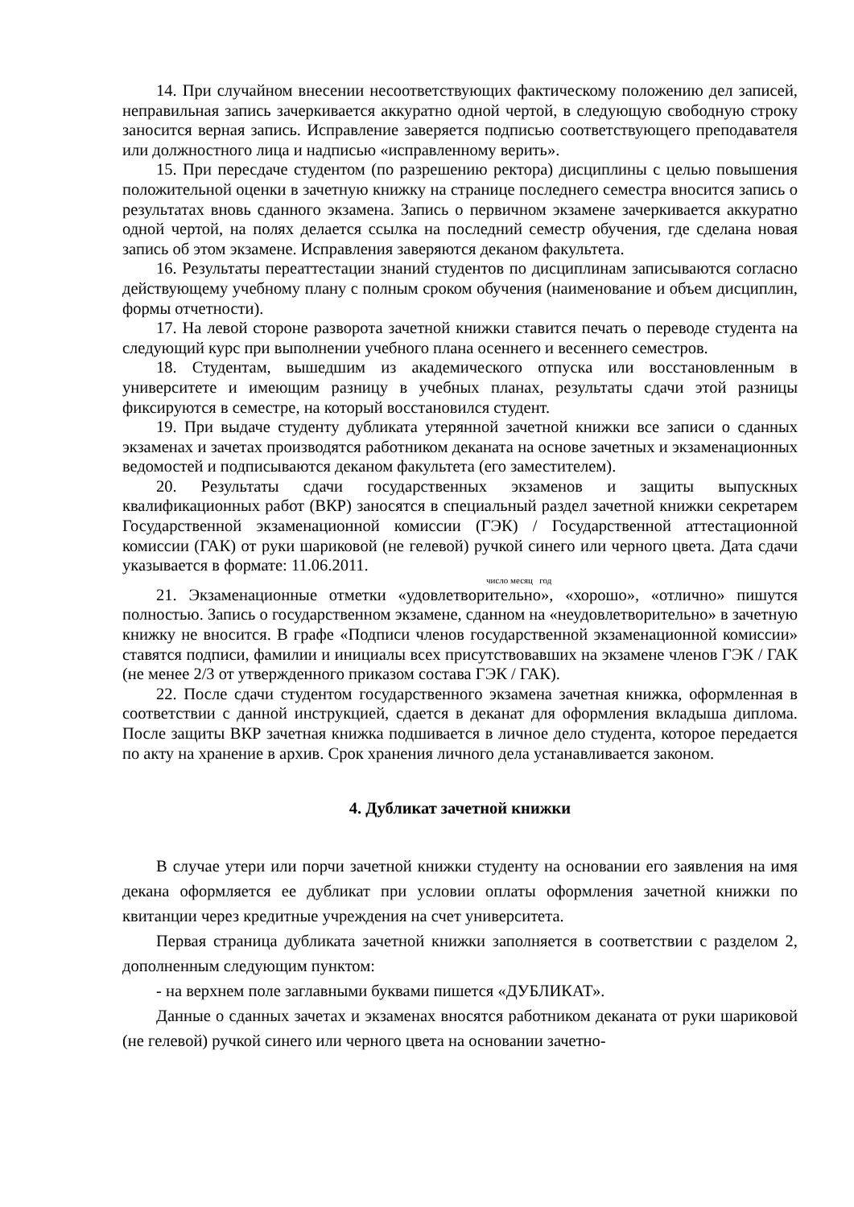14. При случайном внесении несоответствующих фактическому положению дел записей, неправильная запись зачеркивается аккуратно одной чертой, в следующую свободную строку заносится верная запись. Исправление заверяется подписью соответствующего преподавателя или должностного лица и надписью «исправленному верить».
15. При пересдаче студентом (по разрешению ректора) дисциплины с целью повышения положительной оценки в зачетную книжку на странице последнего семестра вносится запись о результатах вновь сданного экзамена. Запись о первичном экзамене зачеркивается аккуратно одной чертой, на полях делается ссылка на последний семестр обучения, где сделана новая запись об этом экзамене. Исправления заверяются деканом факультета.
16. Результаты переаттестации знаний студентов по дисциплинам записываются согласно действующему учебному плану с полным сроком обучения (наименование и объем дисциплин, формы отчетности).
17. На левой стороне разворота зачетной книжки ставится печать о переводе студента на следующий курс при выполнении учебного плана осеннего и весеннего семестров.
18. Студентам, вышедшим из академического отпуска или восстановленным в университете и имеющим разницу в учебных планах, результаты сдачи этой разницы фиксируются в семестре, на который восстановился студент.
19. При выдаче студенту дубликата утерянной зачетной книжки все записи о сданных экзаменах и зачетах производятся работником деканата на основе зачетных и экзаменационных ведомостей и подписываются деканом факультета (его заместителем).
20. Результаты сдачи государственных экзаменов и защиты выпускных квалификационных работ (ВКР) заносятся в специальный раздел зачетной книжки секретарем Государственной экзаменационной комиссии (ГЭК) / Государственной аттестационной комиссии (ГАК) от руки шариковой (не гелевой) ручкой синего или черного цвета. Дата сдачи указывается в формате: 11.06.2011.
число месяц год
21. Экзаменационные отметки «удовлетворительно», «хорошо», «отлично» пишутся полностью. Запись о государственном экзамене, сданном на «неудовлетворительно» в зачетную книжку не вносится. В графе «Подписи членов государственной экзаменационной комиссии» ставятся подписи, фамилии и инициалы всех присутствовавших на экзамене членов ГЭК / ГАК (не менее 2/3 от утвержденного приказом состава ГЭК / ГАК).
22. После сдачи студентом государственного экзамена зачетная книжка, оформленная в соответствии с данной инструкцией, сдается в деканат для оформления вкладыша диплома. После защиты ВКР зачетная книжка подшивается в личное дело студента, которое передается по акту на хранение в архив. Срок хранения личного дела устанавливается законом.
4. Дубликат зачетной книжки
В случае утери или порчи зачетной книжки студенту на основании его заявления на имя декана оформляется ее дубликат при условии оплаты оформления зачетной книжки по квитанции через кредитные учреждения на счет университета.
Первая страница дубликата зачетной книжки заполняется в соответствии с разделом 2, дополненным следующим пунктом:
- на верхнем поле заглавными буквами пишется «ДУБЛИКАТ».
Данные о сданных зачетах и экзаменах вносятся работником деканата от руки шариковой (не гелевой) ручкой синего или черного цвета на основании зачетно-